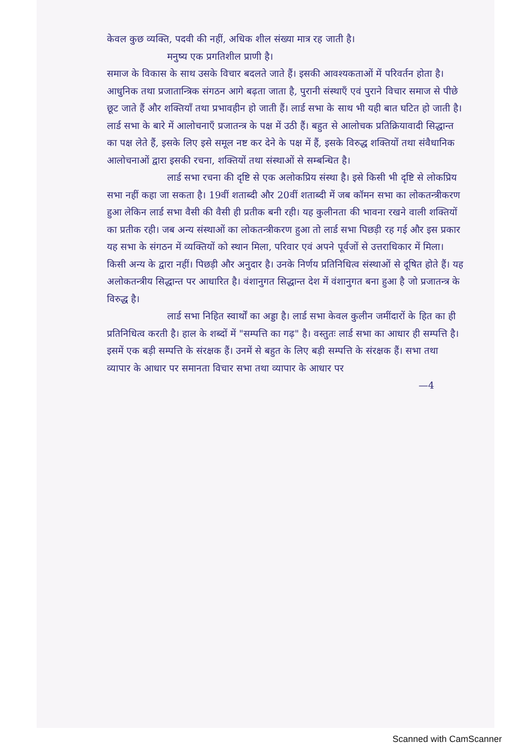केवल कुछ व्यक्ति, पदवी की नहीं, अधिक शील संख्या मात्र रह जाती है।
मनुष्य एक प्रगतिशील प्राणी है।
समाज के विकास के साथ उसके विचार बदलते जाते हैं। इसकी आवश्यकताओं में परिवर्तन होता है। आधुनिक तथा प्रजातान्त्रिक संगठन आगे बढ़ता जाता है, पुरानी संस्थाएँ एवं पुराने विचार समाज से पीछे छूट जाते हैं और शक्तियाँ तथा प्रभावहीन हो जाती हैं। लार्ड सभा के साथ भी यही बात घटित हो जाती है। लार्ड सभा के बारे में आलोचनाएँ प्रजातन्त्र के पक्ष में उठी हैं। बहुत से आलोचक प्रतिक्रियावादी सिद्धान्त का पक्ष लेते हैं, इसके लिए इसे समूल नष्ट कर देने के पक्ष में हैं, इसके विरुद्ध शक्तियों तथा संवैधानिक आलोचनाओं द्वारा इसकी रचना, शक्तियों तथा संस्थाओं से सम्बन्धित है।
लार्ड सभा रचना की दृष्टि से एक अलोकप्रिय संस्था है। इसे किसी भी दृष्टि से लोकप्रिय सभा नहीं कहा जा सकता है। 19वीं शताब्दी और 20वीं शताब्दी में जब कॉमन सभा का लोकतन्त्रीकरण हुआ लेकिन लार्ड सभा वैसी की वैसी ही प्रतीक बनी रही। यह कुलीनता की भावना रखने वाली शक्तियों का प्रतीक रही। जब अन्य संस्थाओं का लोकतन्त्रीकरण हुआ तो लार्ड सभा पिछड़ी रह गई और इस प्रकार यह सभा के संगठन में व्यक्तियों को स्थान मिला, परिवार एवं अपने पूर्वजों से उत्तराधिकार में मिला। किसी अन्य के द्वारा नहीं। पिछड़ी और अनुदार है। उनके निर्णय प्रतिनिधित्व संस्थाओं से दूषित होते हैं। यह अलोकतन्त्रीय सिद्धान्त पर आधारित है। वंशानुगत सिद्धान्त देश में वंशानुगत बना हुआ है जो प्रजातन्त्र के विरुद्ध है।
लार्ड सभा निहित स्वार्थों का अड्डा है। लार्ड सभा केवल कुलीन जमींदारों के हित का ही प्रतिनिधित्व करती है। हाल के शब्दों में "सम्पत्ति का गढ़" है। वस्तुतः लार्ड सभा का आधार ही सम्पत्ति है। इसमें एक बड़ी सम्पत्ति के संरक्षक हैं। उनमें से बहुत के लिए बड़ी सम्पत्ति के संरक्षक हैं। सभा तथा व्यापार के आधार पर समानता विचार सभा तथा व्यापार के आधार पर
—4
Scanned with CamScanner